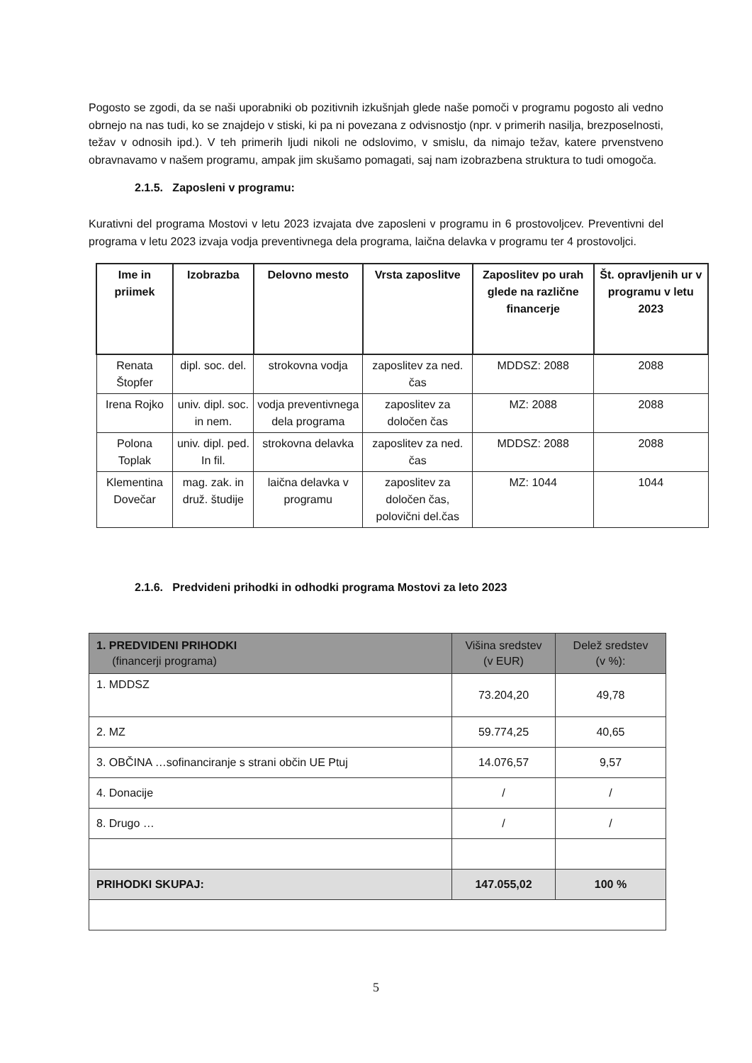Pogosto se zgodi, da se naši uporabniki ob pozitivnih izkušnjah glede naše pomoči v programu pogosto ali vedno obrnejo na nas tudi, ko se znajdejo v stiski, ki pa ni povezana z odvisnostjo (npr. v primerih nasilja, brezposelnosti, težav v odnosih ipd.). V teh primerih ljudi nikoli ne odslovimo, v smislu, da nimajo težav, katere prvenstveno obravnavamo v našem programu, ampak jim skušamo pomagati, saj nam izobrazbena struktura to tudi omogoča.
2.1.5. Zaposleni v programu:
Kurativni del programa Mostovi v letu 2023 izvajata dve zaposleni v programu in 6 prostovoljcev. Preventivni del programa v letu 2023 izvaja vodja preventivnega dela programa, laična delavka v programu ter 4 prostovoljci.
| Ime in priimek | Izobrazba | Delovno mesto | Vrsta zaposlitve | Zaposlitev po urah glede na različne financerje | Št. opravljenih ur v programu v letu 2023 |
| --- | --- | --- | --- | --- | --- |
| Renata Štopfer | dipl. soc. del. | strokovna vodja | zaposlitev za ned. čas | MDDSZ: 2088 | 2088 |
| Irena Rojko | univ. dipl. soc. in nem. | vodja preventivnega dela programa | zaposlitev za določen čas | MZ: 2088 | 2088 |
| Polona Toplak | univ. dipl. ped. In fil. | strokovna delavka | zaposlitev za ned. čas | MDDSZ: 2088 | 2088 |
| Klementina Dovečar | mag. zak. in druž. študije | laična delavka v programu | zaposlitev za določen čas, polovični del.čas | MZ: 1044 | 1044 |
2.1.6. Predvideni prihodki in odhodki programa Mostovi za leto 2023
| 1. PREDVIDENI PRIHODKI (financerji programa) | Višina sredstev (v EUR) | Delež sredstev (v %): |
| 1. MDDSZ | 73.204,20 | 49,78 |
| 2. MZ | 59.774,25 | 40,65 |
| 3. OBČINA …sofinanciranje s strani občin UE Ptuj | 14.076,57 | 9,57 |
| 4. Donacije | / | / |
| 8. Drugo … | / | / |
| PRIHODKI SKUPAJ: | 147.055,02 | 100 % |
5